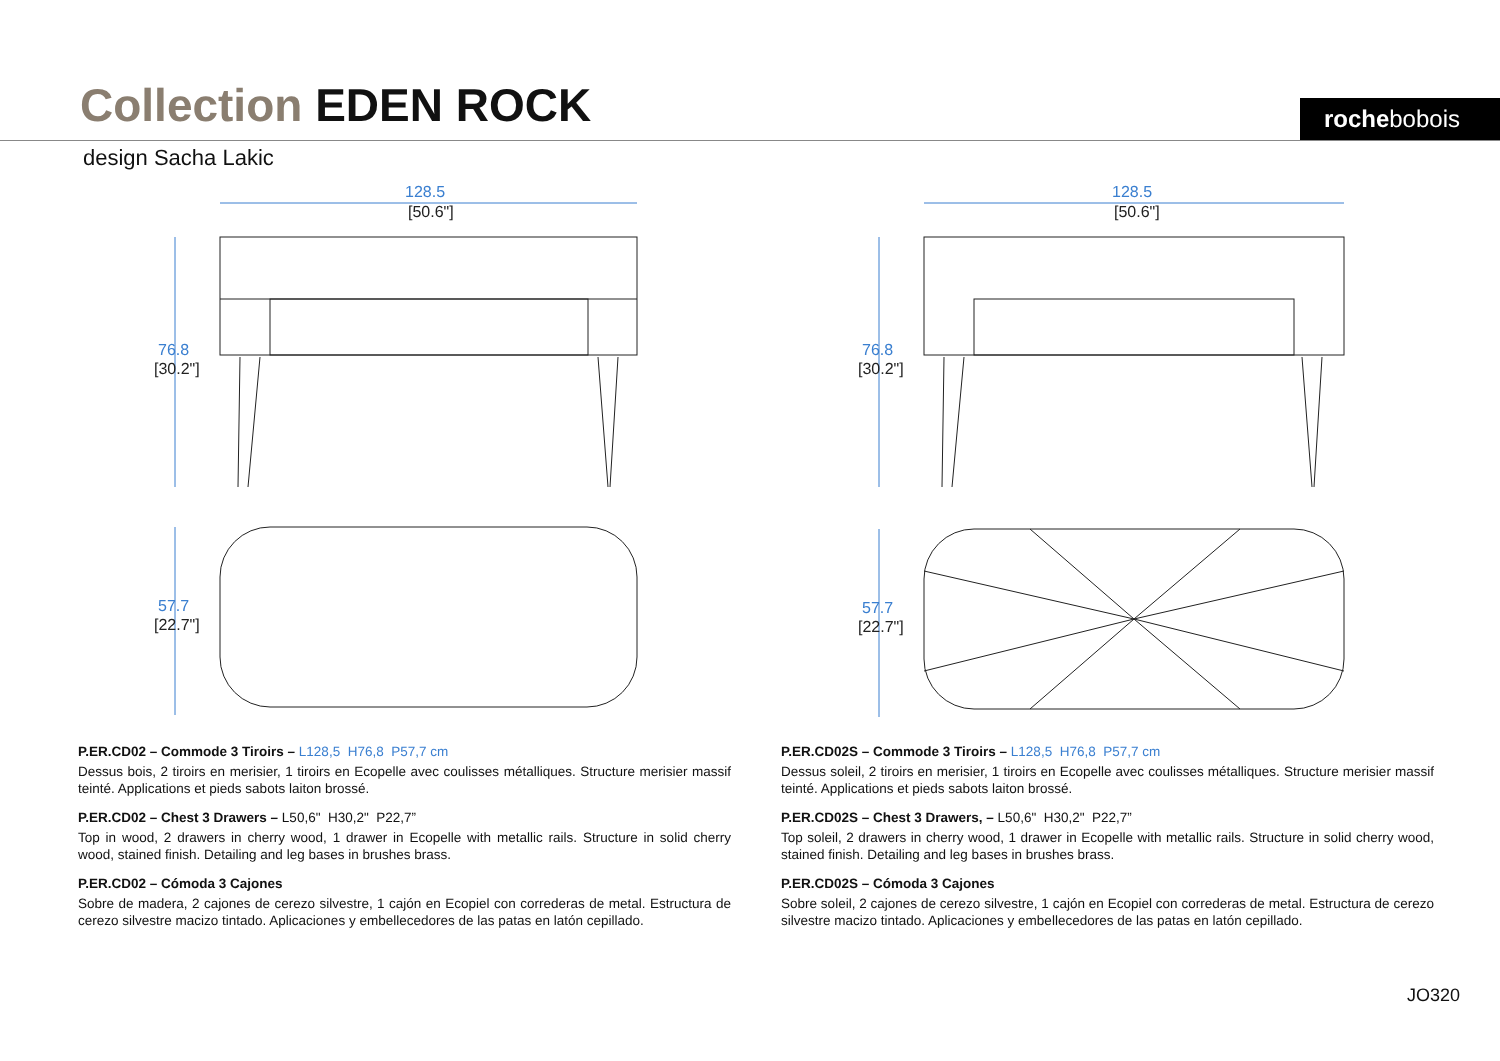Collection EDEN ROCK rochebobois
design Sacha Lakic
128.5
76.8
57.7
[50.6"]
[30.2"]
[22.7"]
128.5
76.8
57.7
[50.6"]
[30.2"]
[22.7"]
P.ER.CD02 – Commode 3 Tiroirs – L128,5 H76,8 P57,7 cm
Dessus bois, 2 tiroirs en merisier, 1 tiroirs en Ecopelle avec coulisses métalliques. Structure merisier massif teinté. Applications et pieds sabots laiton brossé.
P.ER.CD02 – Chest 3 Drawers – L50,6" H30,2" P22,7”
Top in wood, 2 drawers in cherry wood, 1 drawer in Ecopelle with metallic rails. Structure in solid cherry wood, stained finish. Detailing and leg bases in brushes brass.
P.ER.CD02 – Cómoda 3 Cajones
Sobre de madera, 2 cajones de cerezo silvestre, 1 cajón en Ecopiel con correderas de metal. Estructura de cerezo silvestre macizo tintado. Aplicaciones y embellecedores de las patas en latón cepillado.
P.ER.CD02S – Commode 3 Tiroirs – L128,5 H76,8 P57,7 cm
Dessus soleil, 2 tiroirs en merisier, 1 tiroirs en Ecopelle avec coulisses métalliques. Structure merisier massif teinté. Applications et pieds sabots laiton brossé.
P.ER.CD02S – Chest 3 Drawers, – L50,6" H30,2" P22,7”
Top soleil, 2 drawers in cherry wood, 1 drawer in Ecopelle with metallic rails. Structure in solid cherry wood, stained finish. Detailing and leg bases in brushes brass.
P.ER.CD02S – Cómoda 3 Cajones
Sobre soleil, 2 cajones de cerezo silvestre, 1 cajón en Ecopiel con correderas de metal. Estructura de cerezo silvestre macizo tintado. Aplicaciones y embellecedores de las patas en latón cepillado.
JO320